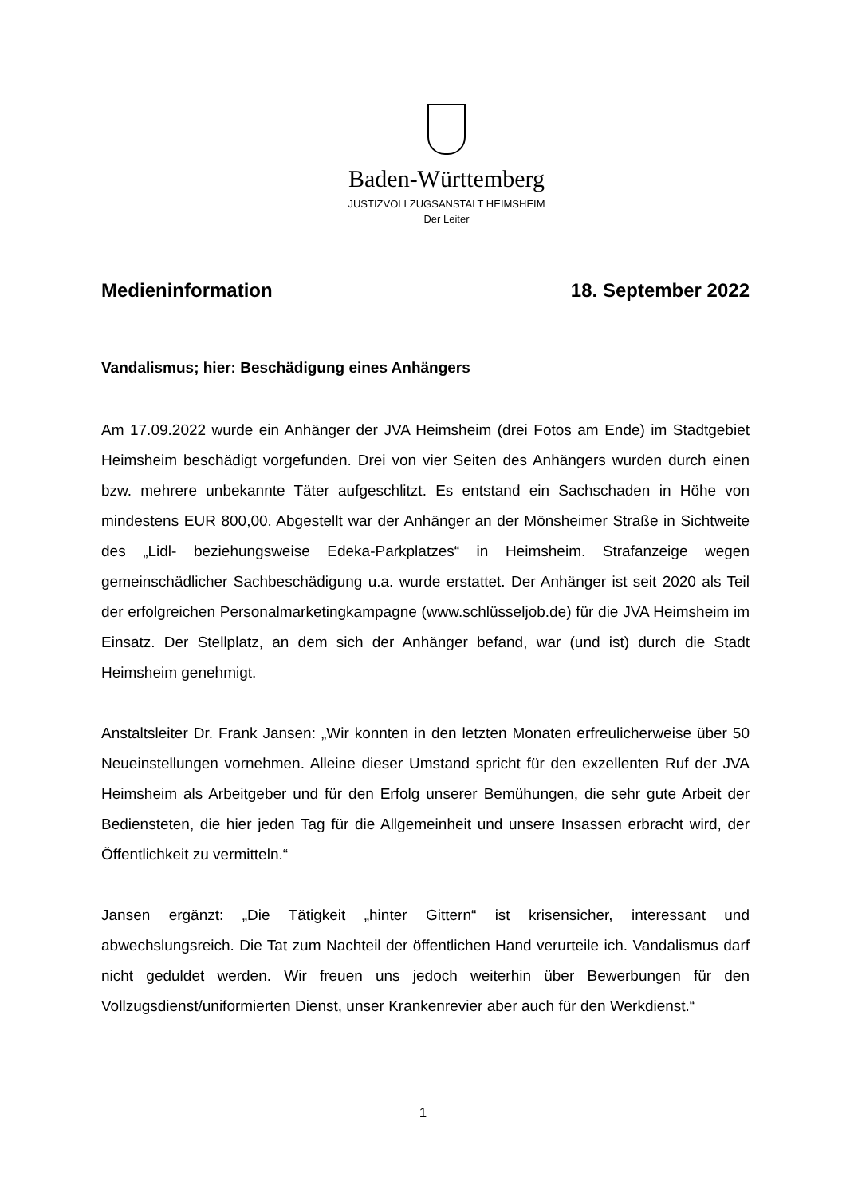Baden-Württemberg
JUSTIZVOLLZUGSANSTALT HEIMSHEIM
Der Leiter
Medieninformation 18. September 2022
Vandalismus; hier: Beschädigung eines Anhängers
Am 17.09.2022 wurde ein Anhänger der JVA Heimsheim (drei Fotos am Ende) im Stadtgebiet Heimsheim beschädigt vorgefunden. Drei von vier Seiten des Anhängers wurden durch einen bzw. mehrere unbekannte Täter aufgeschlitzt. Es entstand ein Sachschaden in Höhe von mindestens EUR 800,00. Abgestellt war der Anhänger an der Mönsheimer Straße in Sichtweite des „Lidl- beziehungsweise Edeka-Parkplatzes“ in Heimsheim. Strafanzeige wegen gemeinschädlicher Sachbeschädigung u.a. wurde erstattet. Der Anhänger ist seit 2020 als Teil der erfolgreichen Personalmarketingkampagne (www.schlüsseljob.de) für die JVA Heimsheim im Einsatz. Der Stellplatz, an dem sich der Anhänger befand, war (und ist) durch die Stadt Heimsheim genehmigt.
Anstaltsleiter Dr. Frank Jansen: „Wir konnten in den letzten Monaten erfreulicherweise über 50 Neueinstellungen vornehmen. Alleine dieser Umstand spricht für den exzellenten Ruf der JVA Heimsheim als Arbeitgeber und für den Erfolg unserer Bemühungen, die sehr gute Arbeit der Bediensteten, die hier jeden Tag für die Allgemeinheit und unsere Insassen erbracht wird, der Öffentlichkeit zu vermitteln.“
Jansen ergänzt: „Die Tätigkeit „hinter Gittern“ ist krisensicher, interessant und abwechslungsreich. Die Tat zum Nachteil der öffentlichen Hand verurteile ich. Vandalismus darf nicht geduldet werden. Wir freuen uns jedoch weiterhin über Bewerbungen für den Vollzugsdienst/uniformierten Dienst, unser Krankenrevier aber auch für den Werkdienst.“
1